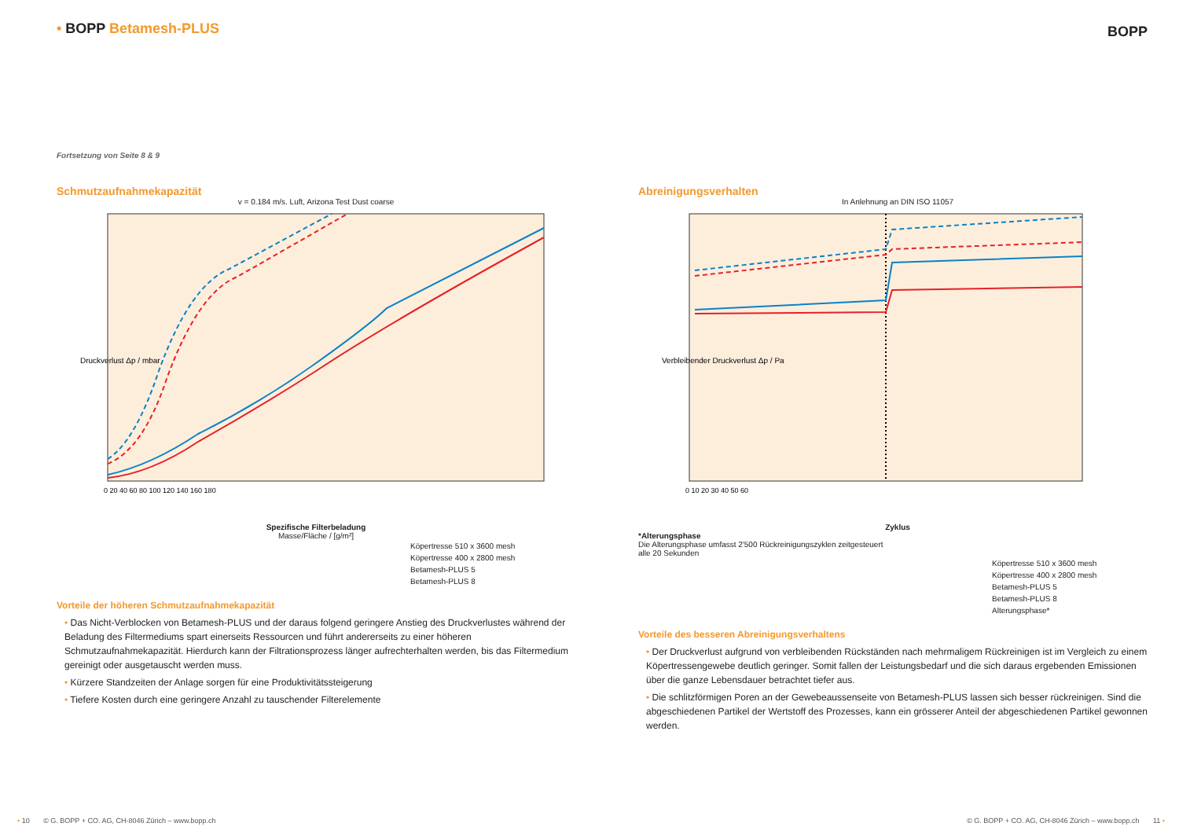• BOPP Betamesh-PLUS BOPP
Fortsetzung von Seite 8 & 9
Schmutzaufnahmekapazität
v = 0.184 m/s. Luft, Arizona Test Dust coarse
Druckverlust Δp / mbar
0 20 40 60 80 100 120 140 160 180
Spezifische Filterbeladung
Masse/Fläche / [g/m²]
Köpertresse 510 x 3600 mesh
Köpertresse 400 x 2800 mesh
Betamesh-PLUS 5
Betamesh-PLUS 8
Vorteile der höheren Schmutzaufnahmekapazität
• Das Nicht-Verblocken von Betamesh-PLUS und der daraus folgend geringere Anstieg des Druckverlustes während der Beladung des Filter­mediums spart einerseits Ressourcen und führt andererseits zu einer höheren Schmutzaufnahmekapazität. Hierdurch kann der Filtrations­prozess länger aufrechterhalten werden, bis das Filtermedium gereinigt oder ausgetauscht werden muss.
• Kürzere Standzeiten der Anlage sorgen für eine Produktivitätssteigerung
• Tiefere Kosten durch eine geringere Anzahl zu tauschender Filterelemente
Abreinigungsverhalten
In Anlehnung an DIN ISO 11057
Verbleibender Druckverlust Δp / Pa
0 10 20 30 40 50 60
Zyklus
*Alterungsphase
Die Alterungsphase umfasst 2'500 Rückreinigungszyklen zeitgesteuert
alle 20 Sekunden
Köpertresse 510 x 3600 mesh
Köpertresse 400 x 2800 mesh
Betamesh-PLUS 5
Betamesh-PLUS 8
Alterungsphase*
Vorteile des besseren Abreinigungsverhaltens
• Der Druckverlust aufgrund von verbleibenden Rückständen nach mehr­maligem Rückreinigen ist im Vergleich zu einem Köpertressengewebe deutlich geringer. Somit fallen der Leistungsbedarf und die sich daraus ergebenden Emissionen über die ganze Lebensdauer betrachtet tiefer aus.
• Die schlitzförmigen Poren an der Gewebeaussenseite von Betamesh-PLUS lassen sich besser rückreinigen. Sind die abgeschiedenen Partikel der Wertstoff des Prozesses, kann ein grösserer Anteil der abgeschiedenen Partikel gewonnen werden.
• 10 © G. BOPP + CO. AG, CH-8046 Zürich – www.bopp.ch
© G. BOPP + CO. AG, CH-8046 Zürich – www.bopp.ch 11 •